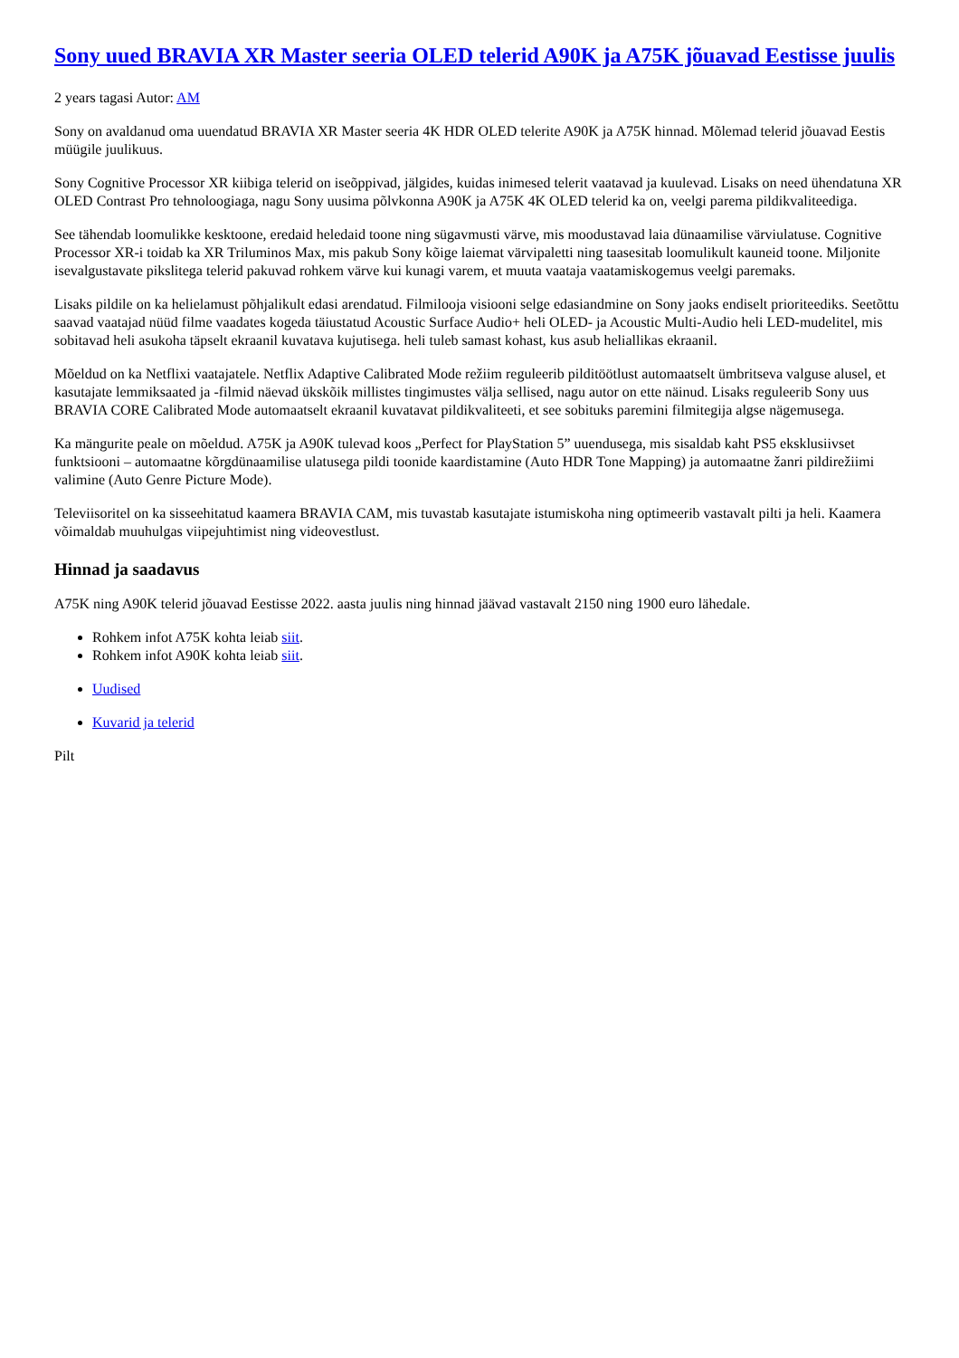Sony uued BRAVIA XR Master seeria OLED telerid A90K ja A75K jõuavad Eestisse juulis
2 years tagasi Autor: AM
Sony on avaldanud oma uuendatud BRAVIA XR Master seeria 4K HDR OLED telerite A90K ja A75K hinnad. Mõlemad telerid jõuavad Eestis müügile juulikuus.
Sony Cognitive Processor XR kiibiga telerid on iseõppivad, jälgides, kuidas inimesed telerit vaatavad ja kuulevad. Lisaks on need ühendatuna XR OLED Contrast Pro tehnoloogiaga, nagu Sony uusima põlvkonna A90K ja A75K 4K OLED telerid ka on, veelgi parema pildikvaliteediga.
See tähendab loomulikke kesktoone, eredaid heledaid toone ning sügavmusti värve, mis moodustavad laia dünaamilise värviulatuse. Cognitive Processor XR-i toidab ka XR Triluminos Max, mis pakub Sony kõige laiemat värvipaletti ning taasesitab loomulikult kauneid toone. Miljonite isevalgustavate pikslitega telerid pakuvad rohkem värve kui kunagi varem, et muuta vaataja vaatamiskogemus veelgi paremaks.
Lisaks pildile on ka helielamust põhjalikult edasi arendatud. Filmilooja visiooni selge edasiandmine on Sony jaoks endiselt prioriteediks. Seetõttu saavad vaatajad nüüd filme vaadates kogeda täiustatud Acoustic Surface Audio+ heli OLED- ja Acoustic Multi-Audio heli LED-mudelitel, mis sobitavad heli asukoha täpselt ekraanil kuvatava kujutisega. heli tuleb samast kohast, kus asub heliallikas ekraanil.
Mõeldud on ka Netflixi vaatajatele. Netflix Adaptive Calibrated Mode režiim reguleerib pilditöötlust automaatselt ümbritseva valguse alusel, et kasutajate lemmiksaated ja -filmid näevad ükskõik millistes tingimustes välja sellised, nagu autor on ette näinud. Lisaks reguleerib Sony uus BRAVIA CORE Calibrated Mode automaatselt ekraanil kuvatavat pildikvaliteeti, et see sobituks paremini filmitegija algse nägemusega.
Ka mängurite peale on mõeldud. A75K ja A90K tulevad koos „Perfect for PlayStation 5” uuendusega, mis sisaldab kaht PS5 eksklusiivset funktsiooni – automaatne kõrgdünaamilise ulatusega pildi toonide kaardistamine (Auto HDR Tone Mapping) ja automaatne žanri pildirežiimi valimine (Auto Genre Picture Mode).
Televiisoritel on ka sisseehitatud kaamera BRAVIA CAM, mis tuvastab kasutajate istumiskoha ning optimeerib vastavalt pilti ja heli. Kaamera võimaldab muuhulgas viipejuhtimist ning videovestlust.
Hinnad ja saadavus
A75K ning A90K telerid jõuavad Eestisse 2022. aasta juulis ning hinnad jäävad vastavalt 2150 ning 1900 euro lähedale.
Rohkem infot A75K kohta leiab siit.
Rohkem infot A90K kohta leiab siit.
Uudised
Kuvarid ja telerid
Pilt